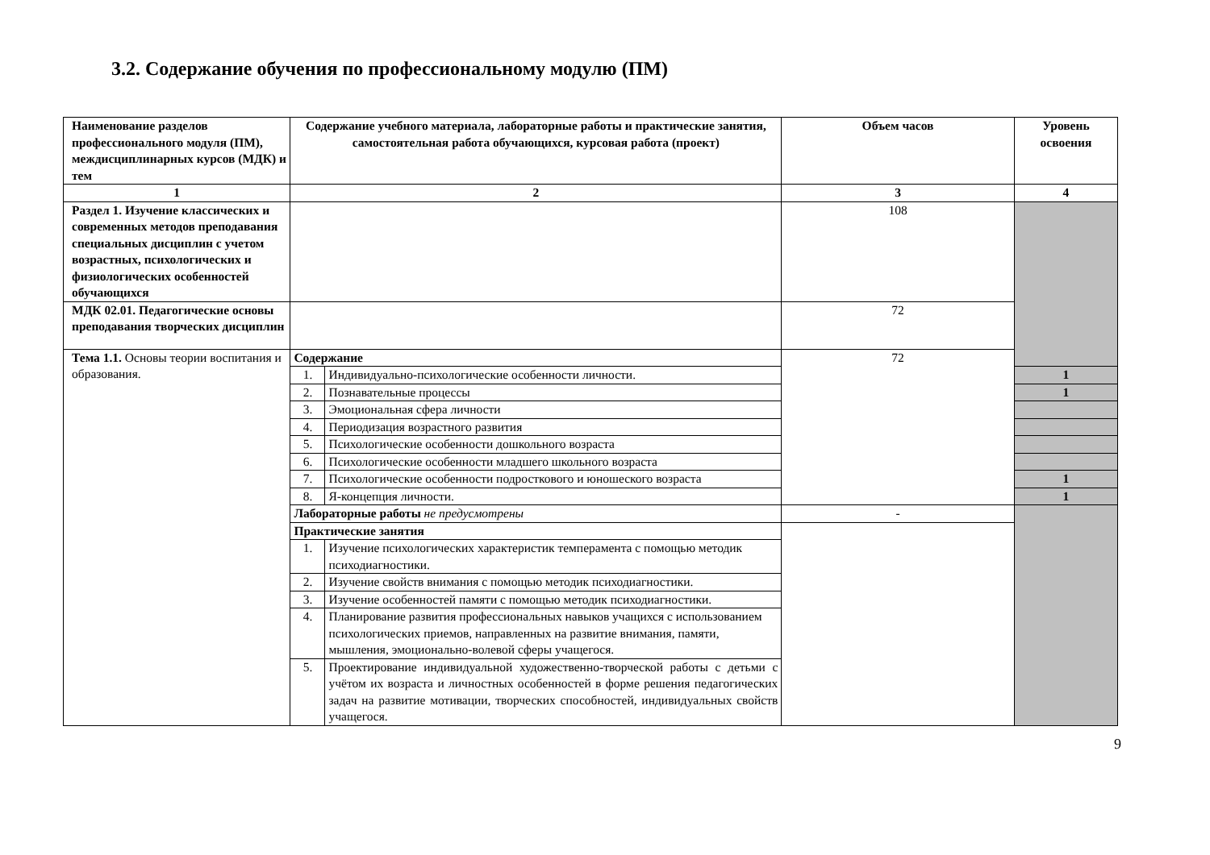3.2. Содержание обучения по профессиональному модулю (ПМ)
| Наименование разделов профессионального модуля (ПМ), междисциплинарных курсов (МДК) и тем | Содержание учебного материала, лабораторные работы и практические занятия, самостоятельная работа обучающихся, курсовая работа (проект) | | Объем часов | Уровень освоения |
| --- | --- | --- | --- | --- |
| 1 | 2 | | 3 | 4 |
| Раздел 1. Изучение классических и современных методов преподавания специальных дисциплин с учетом возрастных, психологических и физиологических особенностей обучающихся | | | 108 | |
| МДК 02.01. Педагогические основы преподавания творческих дисциплин | | | 72 | |
| Тема 1.1. Основы теории воспитания и образования. | Содержание | | 72 | |
| | 1. | Индивидуально-психологические особенности личности. | | 1 |
| | 2. | Познавательные процессы | | 1 |
| | 3. | Эмоциональная сфера личности | | |
| | 4. | Периодизация возрастного развития | | |
| | 5. | Психологические особенности дошкольного возраста | | |
| | 6. | Психологические особенности младшего школьного возраста | | |
| | 7. | Психологические особенности подросткового и юношеского возраста | | 1 |
| | 8. | Я-концепция личности. | | 1 |
| | Лабораторные работы не предусмотрены | | - | |
| | Практические занятия | | | |
| | 1. | Изучение психологических характеристик темперамента с помощью методик психодиагностики. | | |
| | 2. | Изучение свойств внимания с помощью методик психодиагностики. | | |
| | 3. | Изучение особенностей памяти с помощью методик психодиагностики. | | |
| | 4. | Планирование развития профессиональных навыков учащихся с использованием психологических приемов, направленных на развитие внимания, памяти, мышления, эмоционально-волевой сферы учащегося. | | |
| | 5. | Проектирование индивидуальной художественно-творческой работы с детьми с учётом их возраста и личностных особенностей в форме решения педагогических задач на развитие мотивации, творческих способностей, индивидуальных свойств учащегося. | | |
9